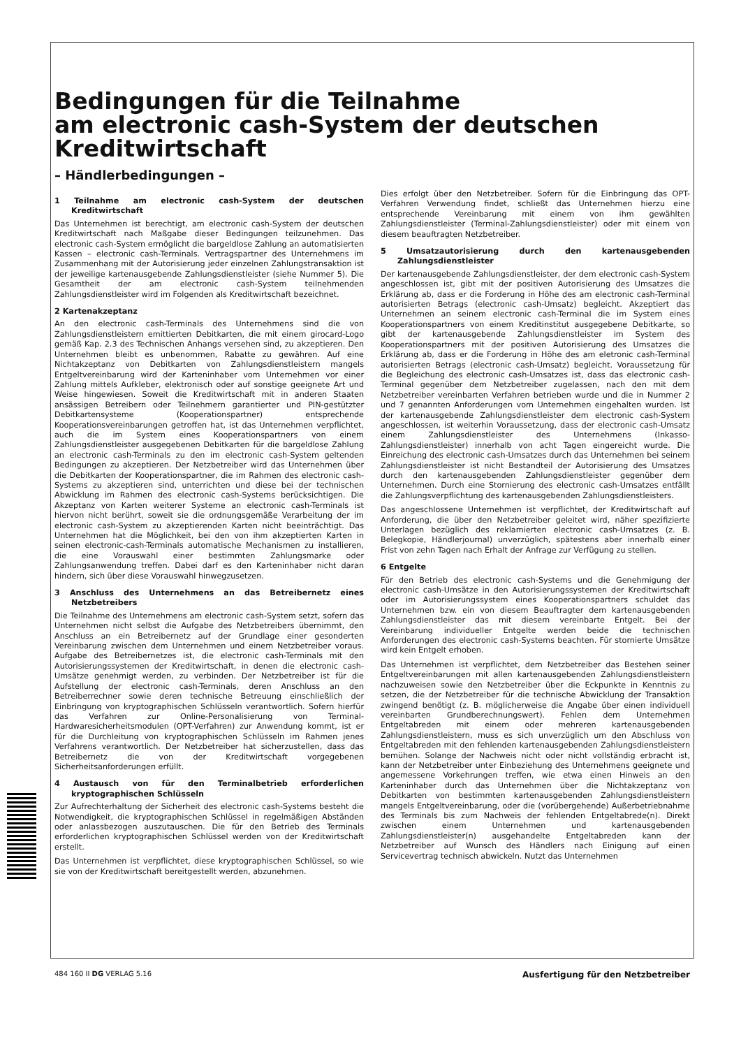Bedingungen für die Teilnahme
am electronic cash-System der deutschen
Kreditwirtschaft
– Händlerbedingungen –
1 Teilnahme am electronic cash-System der deutschen Kreditwirtschaft
Das Unternehmen ist berechtigt, am electronic cash-System der deutschen Kreditwirtschaft nach Maßgabe dieser Bedingungen teilzunehmen. Das electronic cash-System ermöglicht die bargeldlose Zahlung an automatisierten Kassen – electronic cash-Terminals. Vertragspartner des Unternehmens im Zusammenhang mit der Autorisierung jeder einzelnen Zahlungstransaktion ist der jeweilige kartenausgebende Zahlungsdienstleister (siehe Nummer 5). Die Gesamtheit der am electronic cash-System teilnehmenden Zahlungsdienstleister wird im Folgenden als Kreditwirtschaft bezeichnet.
2 Kartenakzeptanz
An den electronic cash-Terminals des Unternehmens sind die von Zahlungsdienstleistern emittierten Debitkarten, die mit einem girocard-Logo gemäß Kap. 2.3 des Technischen Anhangs versehen sind, zu akzeptieren. Den Unternehmen bleibt es unbenommen, Rabatte zu gewähren. Auf eine Nichtakzeptanz von Debitkarten von Zahlungsdienstleistern mangels Entgeltvereinbarung wird der Karteninhaber vom Unternehmen vor einer Zahlung mittels Aufkleber, elektronisch oder auf sonstige geeignete Art und Weise hingewiesen. Soweit die Kreditwirtschaft mit in anderen Staaten ansässigen Betreibern oder Teilnehmern garantierter und PIN-gestützter Debitkartensysteme (Kooperationspartner) entsprechende Kooperationsvereinbarungen getroffen hat, ist das Unternehmen verpflichtet, auch die im System eines Kooperationspartners von einem Zahlungsdienstleister ausgegebenen Debitkarten für die bargeldlose Zahlung an electronic cash-Terminals zu den im electronic cash-System geltenden Bedingungen zu akzeptieren. Der Netzbetreiber wird das Unternehmen über die Debitkarten der Kooperationspartner, die im Rahmen des electronic cash-Systems zu akzeptieren sind, unterrichten und diese bei der technischen Abwicklung im Rahmen des electronic cash-Systems berücksichtigen. Die Akzeptanz von Karten weiterer Systeme an electronic cash-Terminals ist hiervon nicht berührt, soweit sie die ordnungsgemäße Verarbeitung der im electronic cash-System zu akzeptierenden Karten nicht beeinträchtigt. Das Unternehmen hat die Möglichkeit, bei den von ihm akzeptierten Karten in seinen electronic-cash-Terminals automatische Mechanismen zu installieren, die eine Vorauswahl einer bestimmten Zahlungsmarke oder Zahlungsanwendung treffen. Dabei darf es den Karteninhaber nicht daran hindern, sich über diese Vorauswahl hinwegzusetzen.
3 Anschluss des Unternehmens an das Betreibernetz eines Netzbetreibers
Die Teilnahme des Unternehmens am electronic cash-System setzt, sofern das Unternehmen nicht selbst die Aufgabe des Netzbetreibers übernimmt, den Anschluss an ein Betreibernetz auf der Grundlage einer gesonderten Vereinbarung zwischen dem Unternehmen und einem Netzbetreiber voraus. Aufgabe des Betreibernetzes ist, die electronic cash-Terminals mit den Autorisierungssystemen der Kreditwirtschaft, in denen die electronic cash-Umsätze genehmigt werden, zu verbinden. Der Netzbetreiber ist für die Aufstellung der electronic cash-Terminals, deren Anschluss an den Betreiberrechner sowie deren technische Betreuung einschließlich der Einbringung von kryptographischen Schlüsseln verantwortlich. Sofern hierfür das Verfahren zur Online-Personalisierung von Terminal-Hardwaresicherheitsmodulen (OPT-Verfahren) zur Anwendung kommt, ist er für die Durchleitung von kryptographischen Schlüsseln im Rahmen jenes Verfahrens verantwortlich. Der Netzbetreiber hat sicherzustellen, dass das Betreibernetz die von der Kreditwirtschaft vorgegebenen Sicherheitsanforderungen erfüllt.
4 Austausch von für den Terminalbetrieb erforderlichen kryptographischen Schlüsseln
Zur Aufrechterhaltung der Sicherheit des electronic cash-Systems besteht die Notwendigkeit, die kryptographischen Schlüssel in regelmäßigen Abständen oder anlassbezogen auszutauschen. Die für den Betrieb des Terminals erforderlichen kryptographischen Schlüssel werden von der Kreditwirtschaft erstellt.
Das Unternehmen ist verpflichtet, diese kryptographischen Schlüssel, so wie sie von der Kreditwirtschaft bereitgestellt werden, abzunehmen.
Dies erfolgt über den Netzbetreiber. Sofern für die Einbringung das OPT-Verfahren Verwendung findet, schließt das Unternehmen hierzu eine entsprechende Vereinbarung mit einem von ihm gewählten Zahlungsdienstleister (Terminal-Zahlungsdienstleister) oder mit einem von diesem beauftragten Netzbetreiber.
5 Umsatzautorisierung durch den kartenausgebenden Zahlungsdienstleister
Der kartenausgebende Zahlungsdienstleister, der dem electronic cash-System angeschlossen ist, gibt mit der positiven Autorisierung des Umsatzes die Erklärung ab, dass er die Forderung in Höhe des am electronic cash-Terminal autorisierten Betrags (electronic cash-Umsatz) begleicht. Akzeptiert das Unternehmen an seinem electronic cash-Terminal die im System eines Kooperationspartners von einem Kreditinstitut ausgegebene Debitkarte, so gibt der kartenausgebende Zahlungsdienstleister im System des Kooperationspartners mit der positiven Autorisierung des Umsatzes die Erklärung ab, dass er die Forderung in Höhe des am eletronic cash-Terminal autorisierten Betrags (electronic cash-Umsatz) begleicht. Voraussetzung für die Begleichung des electronic cash-Umsatzes ist, dass das electronic cash-Terminal gegenüber dem Netzbetreiber zugelassen, nach den mit dem Netzbetreiber vereinbarten Verfahren betrieben wurde und die in Nummer 2 und 7 genannten Anforderungen vom Unternehmen eingehalten wurden. Ist der kartenausgebende Zahlungsdienstleister dem electronic cash-System angeschlossen, ist weiterhin Voraussetzung, dass der electronic cash-Umsatz einem Zahlungsdienstleister des Unternehmens (Inkasso-Zahlungsdienstleister) innerhalb von acht Tagen eingereicht wurde. Die Einreichung des electronic cash-Umsatzes durch das Unternehmen bei seinem Zahlungsdienstleister ist nicht Bestandteil der Autorisierung des Umsatzes durch den kartenausgebenden Zahlungsdienstleister gegenüber dem Unternehmen. Durch eine Stornierung des electronic cash-Umsatzes entfällt die Zahlungsverpflichtung des kartenausgebenden Zahlungsdienstleisters.
Das angeschlossene Unternehmen ist verpflichtet, der Kreditwirtschaft auf Anforderung, die über den Netzbetreiber geleitet wird, näher spezifizierte Unterlagen bezüglich des reklamierten electronic cash-Umsatzes (z. B. Belegkopie, Händlerjournal) unverzüglich, spätestens aber innerhalb einer Frist von zehn Tagen nach Erhalt der Anfrage zur Verfügung zu stellen.
6 Entgelte
Für den Betrieb des electronic cash-Systems und die Genehmigung der electronic cash-Umsätze in den Autorisierungssystemen der Kreditwirtschaft oder im Autorisierungssystem eines Kooperationspartners schuldet das Unternehmen bzw. ein von diesem Beauftragter dem kartenausgebenden Zahlungsdienstleister das mit diesem vereinbarte Entgelt. Bei der Vereinbarung individueller Entgelte werden beide die technischen Anforderungen des electronic cash-Systems beachten. Für stornierte Umsätze wird kein Entgelt erhoben.
Das Unternehmen ist verpflichtet, dem Netzbetreiber das Bestehen seiner Entgeltvereinbarungen mit allen kartenausgebenden Zahlungsdienstleistern nachzuweisen sowie den Netzbetreiber über die Eckpunkte in Kenntnis zu setzen, die der Netzbetreiber für die technische Abwicklung der Transaktion zwingend benötigt (z. B. möglicherweise die Angabe über einen individuell vereinbarten Grundberechnungswert). Fehlen dem Unternehmen Entgeltabreden mit einem oder mehreren kartenausgebenden Zahlungsdienstleistern, muss es sich unverzüglich um den Abschluss von Entgeltabreden mit den fehlenden kartenausgebenden Zahlungsdienstleistern bemühen. Solange der Nachweis nicht oder nicht vollständig erbracht ist, kann der Netzbetreiber unter Einbeziehung des Unternehmens geeignete und angemessene Vorkehrungen treffen, wie etwa einen Hinweis an den Karteninhaber durch das Unternehmen über die Nichtakzeptanz von Debitkarten von bestimmten kartenausgebenden Zahlungsdienstleistern mangels Entgeltvereinbarung, oder die (vorübergehende) Außerbetriebnahme des Terminals bis zum Nachweis der fehlenden Entgeltabrede(n). Direkt zwischen einem Unternehmen und kartenausgebenden Zahlungsdienstleister(n) ausgehandelte Entgeltabreden kann der Netzbetreiber auf Wunsch des Händlers nach Einigung auf einen Servicevertrag technisch abwickeln. Nutzt das Unternehmen
484 160 II DG VERLAG 5.16 Ausfertigung für den Netzbetreiber